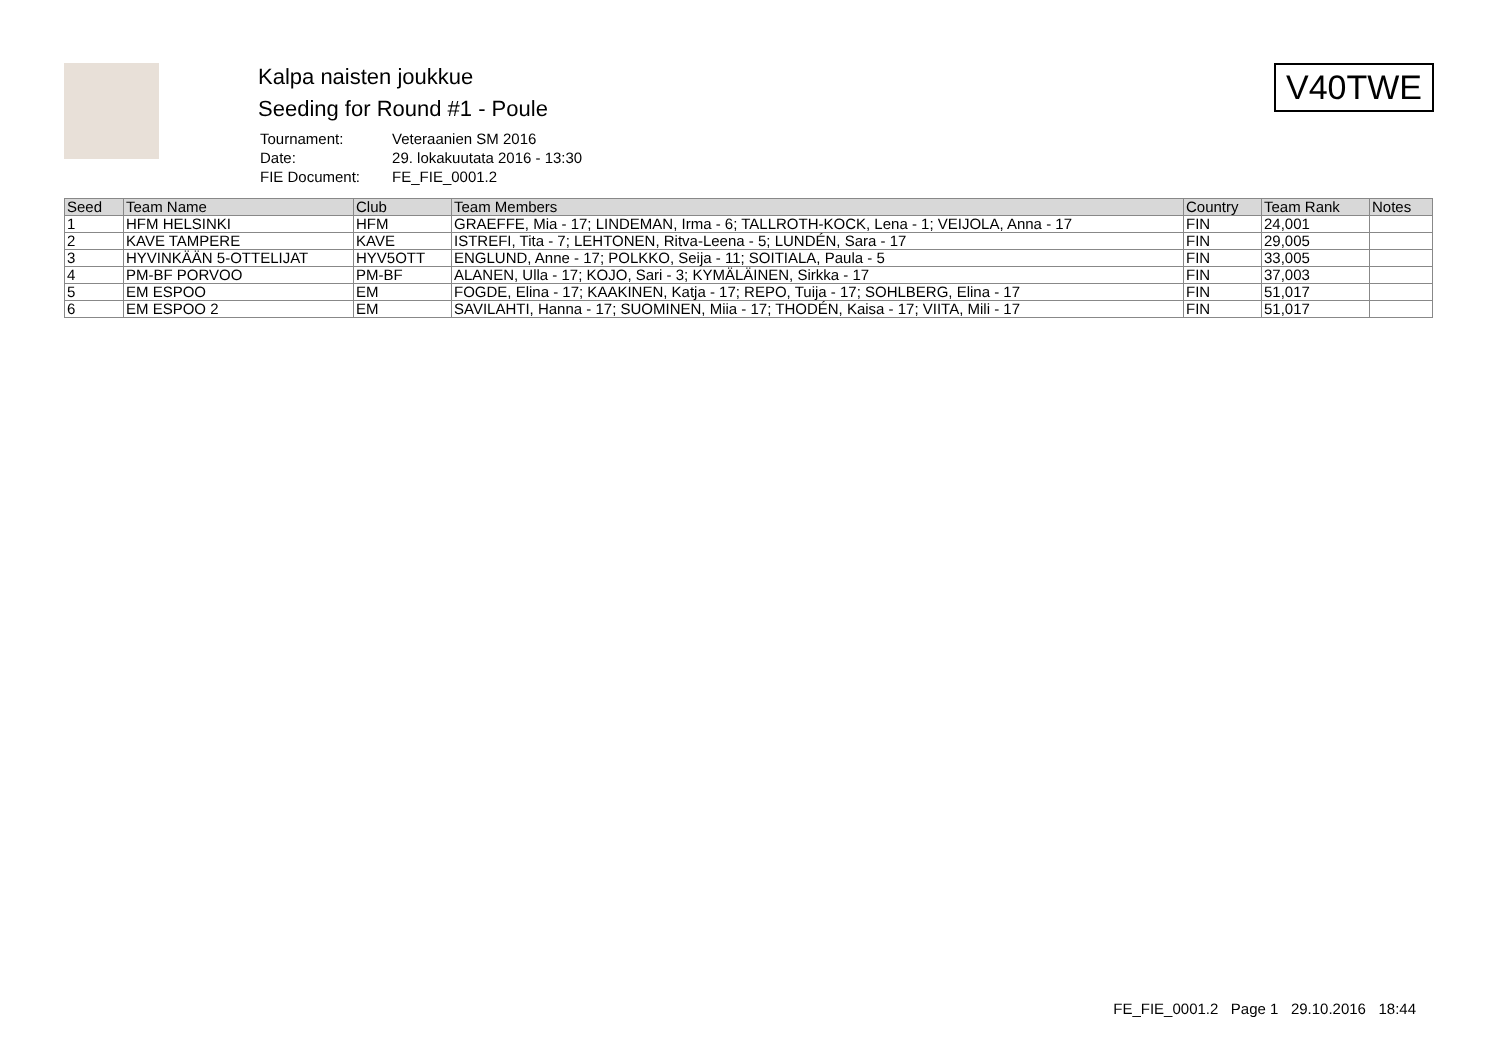Kalpa naisten joukkue
Seeding for Round #1 - Poule
| Tournament: | Veteraanien SM 2016 |
| Date: | 29. lokakuutata 2016 - 13:30 |
| FIE Document: | FE_FIE_0001.2 |
V40TWE
| Seed | Team Name | Club | Team Members | Country | Team Rank | Notes |
| --- | --- | --- | --- | --- | --- | --- |
| 1 | HFM HELSINKI | HFM | GRAEFFE, Mia - 17; LINDEMAN, Irma - 6; TALLROTH-KOCK, Lena - 1; VEIJOLA, Anna - 17 | FIN | 24,001 | |
| 2 | KAVE TAMPERE | KAVE | ISTREFI, Tita - 7; LEHTONEN, Ritva-Leena - 5; LUNDÉN, Sara - 17 | FIN | 29,005 | |
| 3 | HYVINKÄÄN 5-OTTELIJAT | HYV5OTT | ENGLUND, Anne - 17; POLKKO, Seija - 11; SOITIALA, Paula - 5 | FIN | 33,005 | |
| 4 | PM-BF PORVOO | PM-BF | ALANEN, Ulla - 17; KOJO, Sari - 3; KYMÄLÄINEN, Sirkka - 17 | FIN | 37,003 | |
| 5 | EM ESPOO | EM | FOGDE, Elina - 17; KAAKINEN, Katja - 17; REPO, Tuija - 17; SOHLBERG, Elina - 17 | FIN | 51,017 | |
| 6 | EM ESPOO 2 | EM | SAVILAHTI, Hanna - 17; SUOMINEN, Miia - 17; THODÉN, Kaisa - 17; VIITA, Mili - 17 | FIN | 51,017 | |
FE_FIE_0001.2 Page 1 29.10.2016 18:44